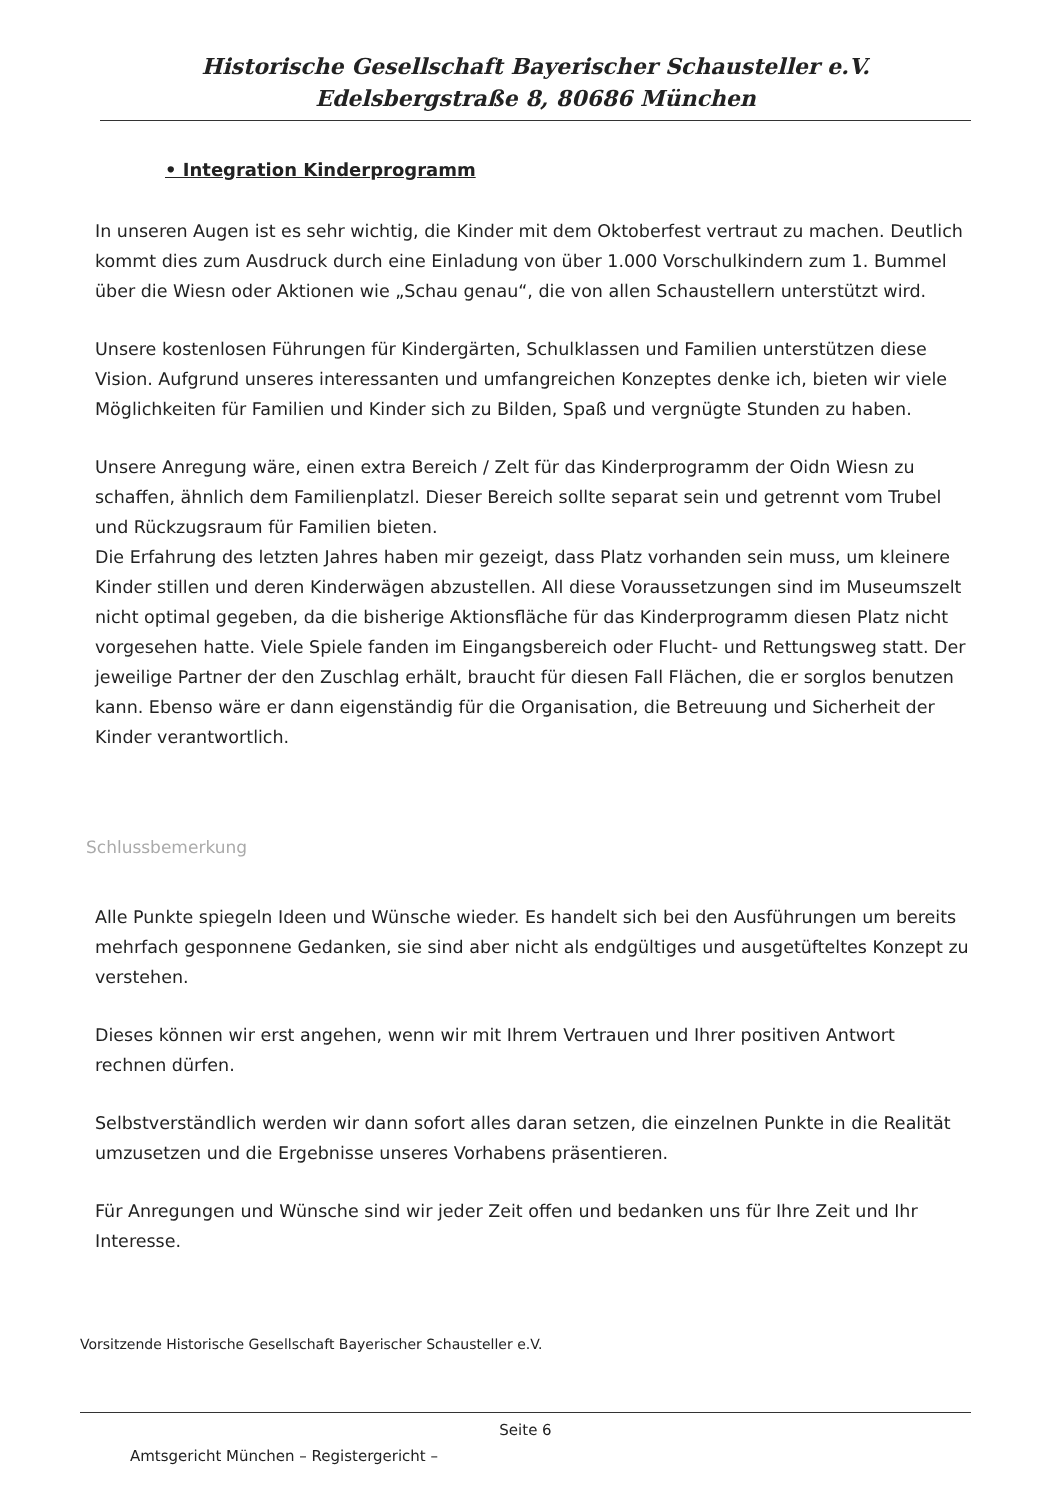Historische Gesellschaft Bayerischer Schausteller e.V.
Edelsbergstraße 8, 80686 München
• Integration Kinderprogramm
In unseren Augen ist es sehr wichtig, die Kinder mit dem Oktoberfest vertraut zu machen. Deutlich kommt dies zum Ausdruck durch eine Einladung von über 1.000 Vorschulkindern zum 1. Bummel über die Wiesn oder Aktionen wie „Schau genau“, die von allen Schaustellern unterstützt wird.
Unsere kostenlosen Führungen für Kindergärten, Schulklassen und Familien unterstützen diese Vision. Aufgrund unseres interessanten und umfangreichen Konzeptes denke ich, bieten wir viele Möglichkeiten für Familien und Kinder sich zu Bilden, Spaß und vergnügte Stunden zu haben.
Unsere Anregung wäre, einen extra Bereich / Zelt für das Kinderprogramm der Oidn Wiesn zu schaffen, ähnlich dem Familienplatzl. Dieser Bereich sollte separat sein und getrennt vom Trubel und Rückzugsraum für Familien bieten.
Die Erfahrung des letzten Jahres haben mir gezeigt, dass Platz vorhanden sein muss, um kleinere Kinder stillen und deren Kinderwägen abzustellen. All diese Voraussetzungen sind im Museumszelt nicht optimal gegeben, da die bisherige Aktionsfläche für das Kinderprogramm diesen Platz nicht vorgesehen hatte. Viele Spiele fanden im Eingangsbereich oder Flucht- und Rettungsweg statt. Der jeweilige Partner der den Zuschlag erhält, braucht für diesen Fall Flächen, die er sorglos benutzen kann. Ebenso wäre er dann eigenständig für die Organisation, die Betreuung und Sicherheit der Kinder verantwortlich.
Schlussbemerkung
Alle Punkte spiegeln Ideen und Wünsche wieder. Es handelt sich bei den Ausführungen um bereits mehrfach gesponnene Gedanken, sie sind aber nicht als endgültiges und ausgetüfteltes Konzept zu verstehen.
Dieses können wir erst angehen, wenn wir mit Ihrem Vertrauen und Ihrer positiven Antwort rechnen dürfen.
Selbstverständlich werden wir dann sofort alles daran setzen, die einzelnen Punkte in die Realität umzusetzen und die Ergebnisse unseres Vorhabens präsentieren.
Für Anregungen und Wünsche sind wir jeder Zeit offen und bedanken uns für Ihre Zeit und Ihr Interesse.
Vorsitzende Historische Gesellschaft Bayerischer Schausteller e.V.
Seite 6
Amtsgericht München – Registergericht –